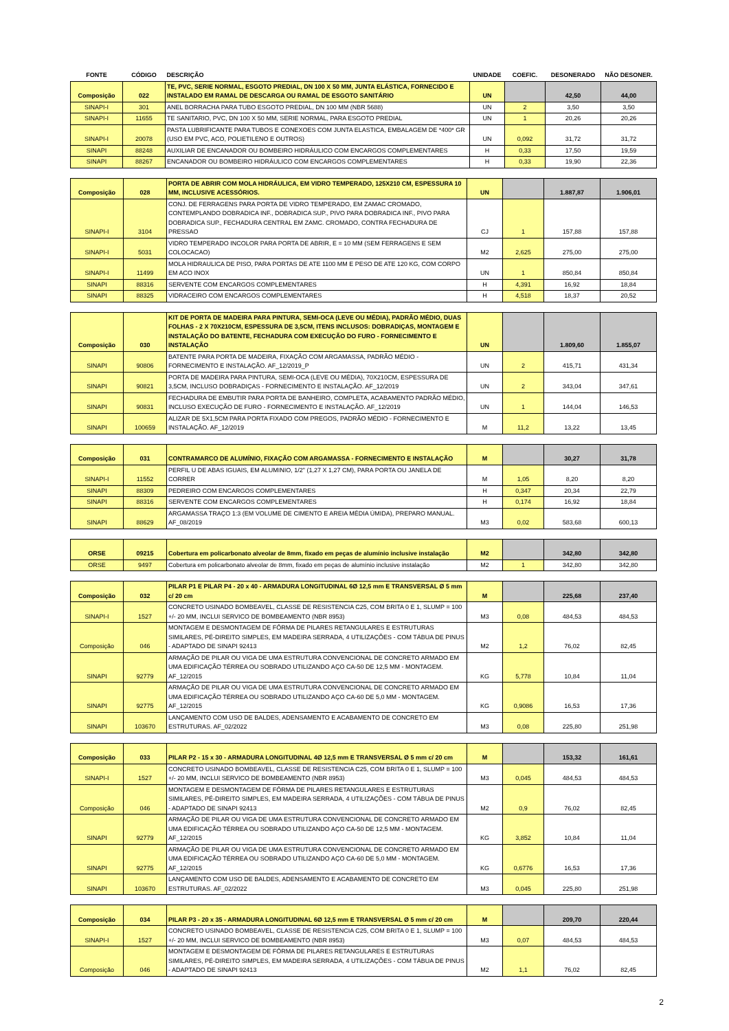| FONTE | CÓDIGO | DESCRIÇÃO | UNIDADE | COEFIC. | DESONERADO | NÃO DESONER. |
| --- | --- | --- | --- | --- | --- | --- |
| Composição | 022 | TE, PVC, SERIE NORMAL, ESGOTO PREDIAL, DN 100 X 50 MM, JUNTA ELÁSTICA, FORNECIDO E INSTALADO EM RAMAL DE DESCARGA OU RAMAL DE ESGOTO SANITÁRIO | UN | | 42,50 | 44,00 |
| SINAPI-I | 301 | ANEL BORRACHA PARA TUBO ESGOTO PREDIAL, DN 100 MM (NBR 5688) | UN | 2 | 3,50 | 3,50 |
| SINAPI-I | 11655 | TE SANITARIO, PVC, DN 100 X 50 MM, SERIE NORMAL, PARA ESGOTO PREDIAL | UN | 1 | 20,26 | 20,26 |
| SINAPI-I | 20078 | PASTA LUBRIFICANTE PARA TUBOS E CONEXOES COM JUNTA ELASTICA, EMBALAGEM DE *400* GR (USO EM PVC, ACO, POLIETILENO E OUTROS) | UN | 0,092 | 31,72 | 31,72 |
| SINAPI | 88248 | AUXILIAR DE ENCANADOR OU BOMBEIRO HIDRÁULICO COM ENCARGOS COMPLEMENTARES | H | 0,33 | 17,50 | 19,59 |
| SINAPI | 88267 | ENCANADOR OU BOMBEIRO HIDRÁULICO COM ENCARGOS COMPLEMENTARES | H | 0,33 | 19,90 | 22,36 |
| Composição | 028 | PORTA DE ABRIR COM MOLA HIDRÁULICA, EM VIDRO TEMPERADO, 125X210 CM, ESPESSURA 10 MM, INCLUSIVE ACESSÓRIOS. | UN | | 1.887,87 | 1.906,01 |
| SINAPI-I | 3104 | CONJ. DE FERRAGENS PARA PORTA DE VIDRO TEMPERADO, EM ZAMAC CROMADO, CONTEMPLANDO DOBRADICA INF., DOBRADICA SUP., PIVO PARA DOBRADICA INF., PIVO PARA DOBRADICA SUP., FECHADURA CENTRAL EM ZAMC. CROMADO, CONTRA FECHADURA DE PRESSAO | CJ | 1 | 157,88 | 157,88 |
| SINAPI-I | 5031 | VIDRO TEMPERADO INCOLOR PARA PORTA DE ABRIR, E = 10 MM (SEM FERRAGENS E SEM COLOCACAO) | M2 | 2,625 | 275,00 | 275,00 |
| SINAPI-I | 11499 | MOLA HIDRAULICA DE PISO, PARA PORTAS DE ATE 1100 MM E PESO DE ATE 120 KG, COM CORPO EM ACO INOX | UN | 1 | 850,84 | 850,84 |
| SINAPI | 88316 | SERVENTE COM ENCARGOS COMPLEMENTARES | H | 4,391 | 16,92 | 18,84 |
| SINAPI | 88325 | VIDRACEIRO COM ENCARGOS COMPLEMENTARES | H | 4,518 | 18,37 | 20,52 |
| Composição | 030 | KIT DE PORTA DE MADEIRA PARA PINTURA, SEMI-OCA (LEVE OU MÉDIA), PADRÃO MÉDIO, DUAS FOLHAS - 2 X 70X210CM, ESPESSURA DE 3,5CM, ITENS INCLUSOS: DOBRADIÇAS, MONTAGEM E INSTALAÇÃO DO BATENTE, FECHADURA COM EXECUÇÃO DO FURO - FORNECIMENTO E INSTALAÇÃO | UN | | 1.809,60 | 1.855,07 |
| SINAPI | 90806 | BATENTE PARA PORTA DE MADEIRA, FIXAÇÃO COM ARGAMASSA, PADRÃO MÉDIO - FORNECIMENTO E INSTALAÇÃO. AF_12/2019_P | UN | 2 | 415,71 | 431,34 |
| SINAPI | 90821 | PORTA DE MADEIRA PARA PINTURA, SEMI-OCA (LEVE OU MÉDIA), 70X210CM, ESPESSURA DE 3,5CM, INCLUSO DOBRADIÇAS - FORNECIMENTO E INSTALAÇÃO. AF_12/2019 | UN | 2 | 343,04 | 347,61 |
| SINAPI | 90831 | FECHADURA DE EMBUTIR PARA PORTA DE BANHEIRO, COMPLETA, ACABAMENTO PADRÃO MÉDIO, INCLUSO EXECUÇÃO DE FURO - FORNECIMENTO E INSTALAÇÃO. AF_12/2019 | UN | 1 | 144,04 | 146,53 |
| SINAPI | 100659 | ALIZAR DE 5X1,5CM PARA PORTA FIXADO COM PREGOS, PADRÃO MÉDIO - FORNECIMENTO E INSTALAÇÃO. AF_12/2019 | M | 11,2 | 13,22 | 13,45 |
| Composição | 031 | CONTRAMARCO DE ALUMÍNIO, FIXAÇÃO COM ARGAMASSA - FORNECIMENTO E INSTALAÇÃO | M | | 30,27 | 31,78 |
| SINAPI-I | 11552 | PERFIL U DE ABAS IGUAIS, EM ALUMINIO, 1/2" (1,27 X 1,27 CM), PARA PORTA OU JANELA DE CORRER | M | 1,05 | 8,20 | 8,20 |
| SINAPI | 88309 | PEDREIRO COM ENCARGOS COMPLEMENTARES | H | 0,347 | 20,34 | 22,79 |
| SINAPI | 88316 | SERVENTE COM ENCARGOS COMPLEMENTARES | H | 0,174 | 16,92 | 18,84 |
| SINAPI | 88629 | ARGAMASSA TRAÇO 1:3 (EM VOLUME DE CIMENTO E AREIA MÉDIA ÚMIDA), PREPARO MANUAL. AF_08/2019 | M3 | 0,02 | 583,68 | 600,13 |
| ORSE | 09215 | Cobertura em policarbonato alveolar de 8mm, fixado em peças de alumínio inclusive instalação | M2 | | 342,80 | 342,80 |
| ORSE | 9497 | Cobertura em policarbonato alveolar de 8mm, fixado em peças de alumínio inclusive instalação | M2 | 1 | 342,80 | 342,80 |
| Composição | 032 | PILAR P1 E PILAR P4 - 20 x 40 - ARMADURA LONGITUDINAL 6Ø 12,5 mm E TRANSVERSAL Ø 5 mm c/ 20 cm | M | | 225,68 | 237,40 |
| SINAPI-I | 1527 | CONCRETO USINADO BOMBEAVEL, CLASSE DE RESISTENCIA C25, COM BRITA 0 E 1, SLUMP = 100 +/- 20 MM, INCLUI SERVICO DE BOMBEAMENTO (NBR 8953) | M3 | 0,08 | 484,53 | 484,53 |
| Composição | 046 | MONTAGEM E DESMONTAGEM DE FÔRMA DE PILARES RETANGULARES E ESTRUTURAS SIMILARES, PÉ-DIREITO SIMPLES, EM MADEIRA SERRADA, 4 UTILIZAÇÕES - COM TÁBUA DE PINUS - ADAPTADO DE SINAPI 92413 | M2 | 1,2 | 76,02 | 82,45 |
| SINAPI | 92779 | ARMAÇÃO DE PILAR OU VIGA DE UMA ESTRUTURA CONVENCIONAL DE CONCRETO ARMADO EM UMA EDIFICAÇÃO TÉRREA OU SOBRADO UTILIZANDO AÇO CA-50 DE 12,5 MM - MONTAGEM. AF_12/2015 | KG | 5,778 | 10,84 | 11,04 |
| SINAPI | 92775 | ARMAÇÃO DE PILAR OU VIGA DE UMA ESTRUTURA CONVENCIONAL DE CONCRETO ARMADO EM UMA EDIFICAÇÃO TÉRREA OU SOBRADO UTILIZANDO AÇO CA-60 DE 5,0 MM - MONTAGEM. AF_12/2015 | KG | 0,9086 | 16,53 | 17,36 |
| SINAPI | 103670 | LANÇAMENTO COM USO DE BALDES, ADENSAMENTO E ACABAMENTO DE CONCRETO EM ESTRUTURAS. AF_02/2022 | M3 | 0,08 | 225,80 | 251,98 |
| Composição | 033 | PILAR P2 - 15 x 30 - ARMADURA LONGITUDINAL 4Ø 12,5 mm E TRANSVERSAL Ø 5 mm c/ 20 cm | M | | 153,32 | 161,61 |
| SINAPI-I | 1527 | CONCRETO USINADO BOMBEAVEL, CLASSE DE RESISTENCIA C25, COM BRITA 0 E 1, SLUMP = 100 +/- 20 MM, INCLUI SERVICO DE BOMBEAMENTO (NBR 8953) | M3 | 0,045 | 484,53 | 484,53 |
| Composição | 046 | MONTAGEM E DESMONTAGEM DE FÔRMA DE PILARES RETANGULARES E ESTRUTURAS SIMILARES, PÉ-DIREITO SIMPLES, EM MADEIRA SERRADA, 4 UTILIZAÇÕES - COM TÁBUA DE PINUS - ADAPTADO DE SINAPI 92413 | M2 | 0,9 | 76,02 | 82,45 |
| SINAPI | 92779 | ARMAÇÃO DE PILAR OU VIGA DE UMA ESTRUTURA CONVENCIONAL DE CONCRETO ARMADO EM UMA EDIFICAÇÃO TÉRREA OU SOBRADO UTILIZANDO AÇO CA-50 DE 12,5 MM - MONTAGEM. AF_12/2015 | KG | 3,852 | 10,84 | 11,04 |
| SINAPI | 92775 | ARMAÇÃO DE PILAR OU VIGA DE UMA ESTRUTURA CONVENCIONAL DE CONCRETO ARMADO EM UMA EDIFICAÇÃO TÉRREA OU SOBRADO UTILIZANDO AÇO CA-60 DE 5,0 MM - MONTAGEM. AF_12/2015 | KG | 0,6776 | 16,53 | 17,36 |
| SINAPI | 103670 | LANÇAMENTO COM USO DE BALDES, ADENSAMENTO E ACABAMENTO DE CONCRETO EM ESTRUTURAS. AF_02/2022 | M3 | 0,045 | 225,80 | 251,98 |
| Composição | 034 | PILAR P3 - 20 x 35 - ARMADURA LONGITUDINAL 6Ø 12,5 mm E TRANSVERSAL Ø 5 mm c/ 20 cm | M | | 209,70 | 220,44 |
| SINAPI-I | 1527 | CONCRETO USINADO BOMBEAVEL, CLASSE DE RESISTENCIA C25, COM BRITA 0 E 1, SLUMP = 100 +/- 20 MM, INCLUI SERVICO DE BOMBEAMENTO (NBR 8953) | M3 | 0,07 | 484,53 | 484,53 |
| Composição | 046 | MONTAGEM E DESMONTAGEM DE FÔRMA DE PILARES RETANGULARES E ESTRUTURAS SIMILARES, PÉ-DIREITO SIMPLES, EM MADEIRA SERRADA, 4 UTILIZAÇÕES - COM TÁBUA DE PINUS - ADAPTADO DE SINAPI 92413 | M2 | 1,1 | 76,02 | 82,45 |
2